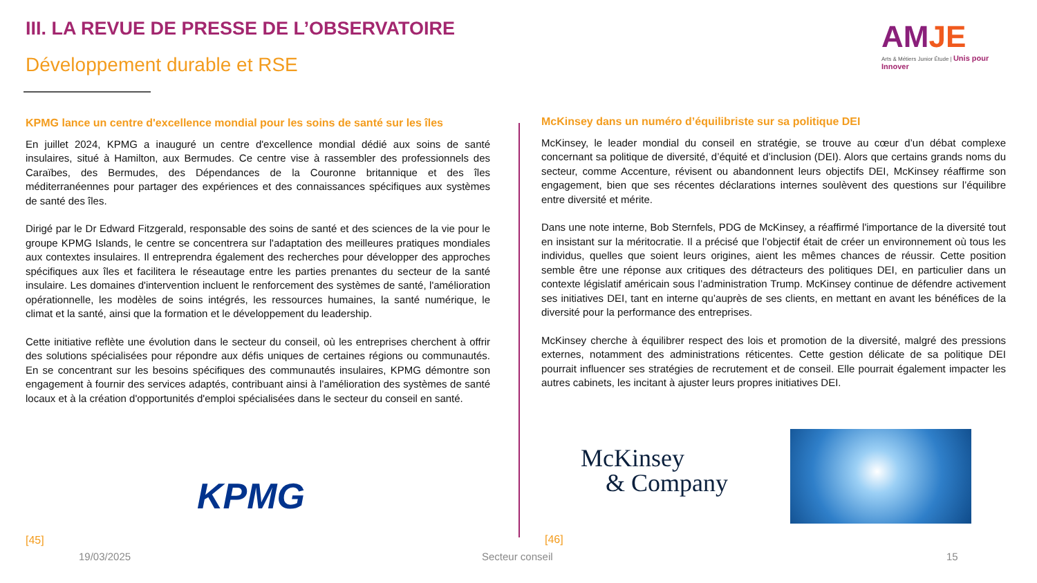III. LA REVUE DE PRESSE DE L’OBSERVATOIRE
Développement durable et RSE
AMJE
Arts & Métiers Junior Étude | Unis pour Innover
KPMG lance un centre d'excellence mondial pour les soins de santé sur les îles
En juillet 2024, KPMG a inauguré un centre d'excellence mondial dédié aux soins de santé insulaires, situé à Hamilton, aux Bermudes. Ce centre vise à rassembler des professionnels des Caraïbes, des Bermudes, des Dépendances de la Couronne britannique et des îles méditerranéennes pour partager des expériences et des connaissances spécifiques aux systèmes de santé des îles.
Dirigé par le Dr Edward Fitzgerald, responsable des soins de santé et des sciences de la vie pour le groupe KPMG Islands, le centre se concentrera sur l'adaptation des meilleures pratiques mondiales aux contextes insulaires. Il entreprendra également des recherches pour développer des approches spécifiques aux îles et facilitera le réseautage entre les parties prenantes du secteur de la santé insulaire. Les domaines d'intervention incluent le renforcement des systèmes de santé, l'amélioration opérationnelle, les modèles de soins intégrés, les ressources humaines, la santé numérique, le climat et la santé, ainsi que la formation et le développement du leadership.
Cette initiative reflète une évolution dans le secteur du conseil, où les entreprises cherchent à offrir des solutions spécialisées pour répondre aux défis uniques de certaines régions ou communautés. En se concentrant sur les besoins spécifiques des communautés insulaires, KPMG démontre son engagement à fournir des services adaptés, contribuant ainsi à l'amélioration des systèmes de santé locaux et à la création d'opportunités d'emploi spécialisées dans le secteur du conseil en santé.
KPMG
McKinsey dans un numéro d’équilibriste sur sa politique DEI
McKinsey, le leader mondial du conseil en stratégie, se trouve au cœur d’un débat complexe concernant sa politique de diversité, d’équité et d’inclusion (DEI). Alors que certains grands noms du secteur, comme Accenture, révisent ou abandonnent leurs objectifs DEI, McKinsey réaffirme son engagement, bien que ses récentes déclarations internes soulèvent des questions sur l’équilibre entre diversité et mérite.
Dans une note interne, Bob Sternfels, PDG de McKinsey, a réaffirmé l'importance de la diversité tout en insistant sur la méritocratie. Il a précisé que l’objectif était de créer un environnement où tous les individus, quelles que soient leurs origines, aient les mêmes chances de réussir. Cette position semble être une réponse aux critiques des détracteurs des politiques DEI, en particulier dans un contexte législatif américain sous l’administration Trump. McKinsey continue de défendre activement ses initiatives DEI, tant en interne qu’auprès de ses clients, en mettant en avant les bénéfices de la diversité pour la performance des entreprises.
McKinsey cherche à équilibrer respect des lois et promotion de la diversité, malgré des pressions externes, notamment des administrations réticentes. Cette gestion délicate de sa politique DEI pourrait influencer ses stratégies de recrutement et de conseil. Elle pourrait également impacter les autres cabinets, les incitant à ajuster leurs propres initiatives DEI.
McKinsey
& Company
[45] [46]
19/03/2025 Secteur conseil 15